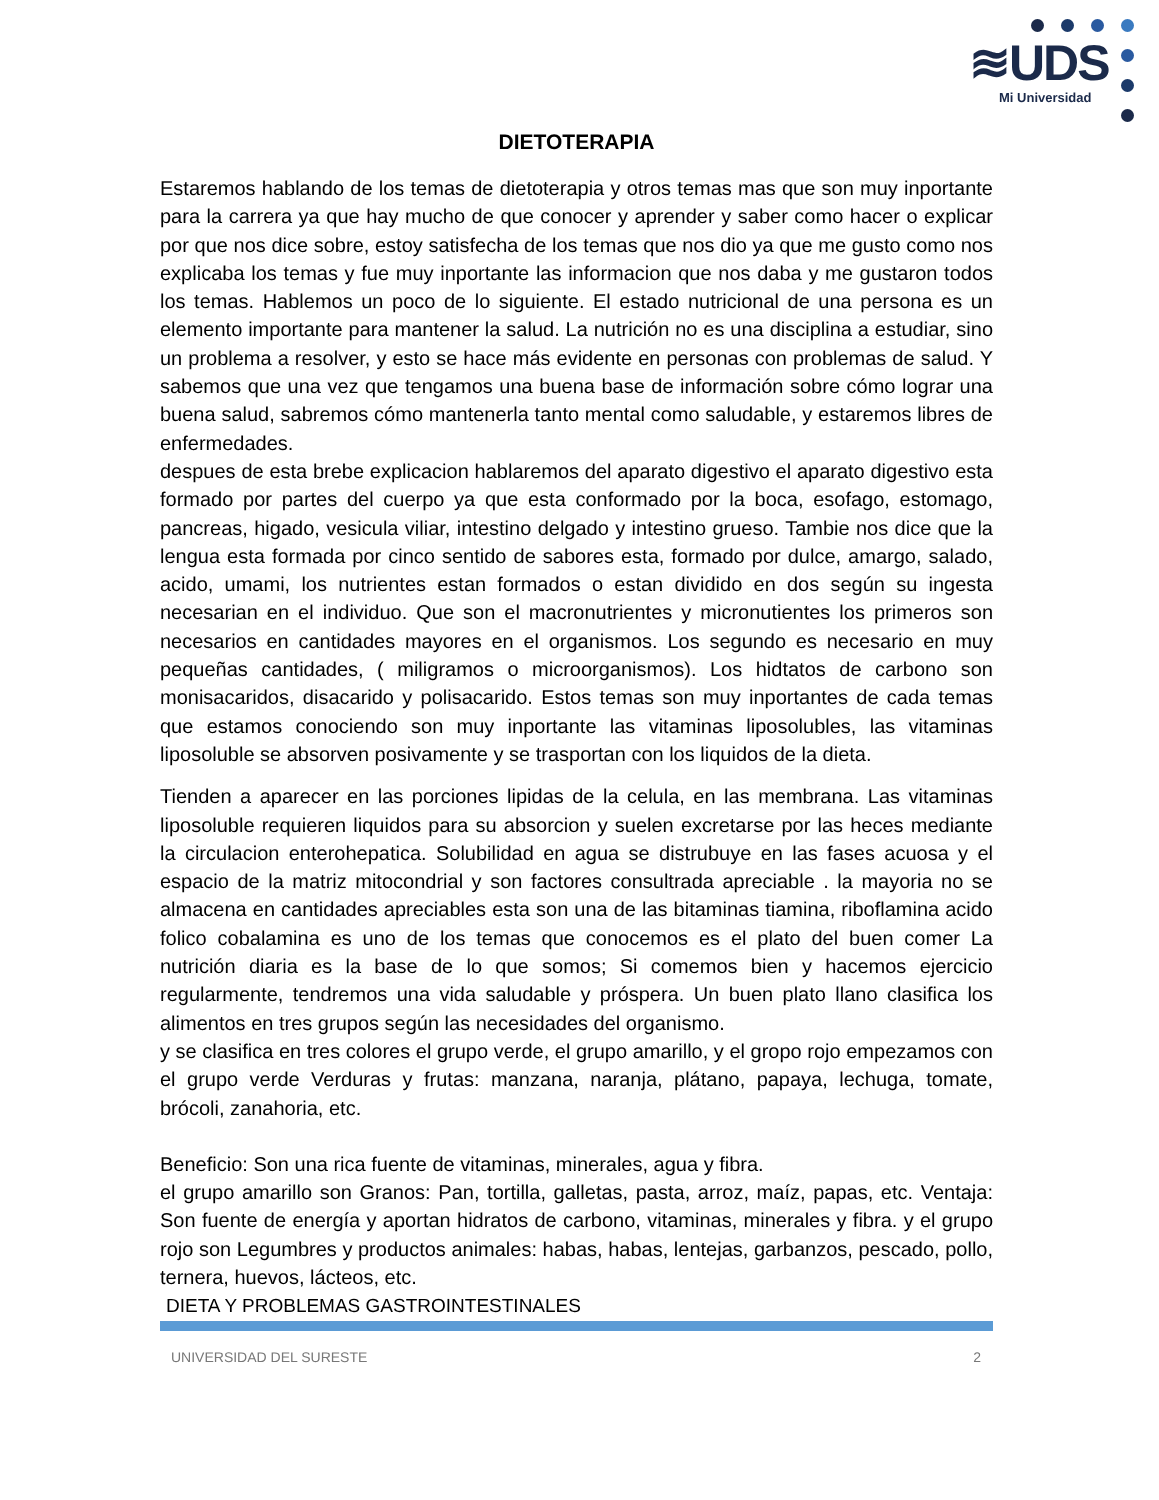≋UDS
Mi Universidad
DIETOTERAPIA
Estaremos hablando de los temas de dietoterapia y otros temas mas que son muy inportante para la carrera ya que hay mucho de que conocer y aprender y saber como hacer o explicar por que nos dice sobre, estoy satisfecha de los temas que nos dio ya que me gusto como nos explicaba los temas y fue muy inportante las informacion que nos daba y me gustaron todos los temas. Hablemos un poco de lo siguiente. El estado nutricional de una persona es un elemento importante para mantener la salud. La nutrición no es una disciplina a estudiar, sino un problema a resolver, y esto se hace más evidente en personas con problemas de salud. Y sabemos que una vez que tengamos una buena base de información sobre cómo lograr una buena salud, sabremos cómo mantenerla tanto mental como saludable, y estaremos libres de enfermedades.
despues de esta brebe explicacion hablaremos del aparato digestivo el aparato digestivo esta formado por partes del cuerpo ya que esta conformado por la boca, esofago, estomago, pancreas, higado, vesicula viliar, intestino delgado y intestino grueso. Tambie nos dice que la lengua esta formada por cinco sentido de sabores esta, formado por dulce, amargo, salado, acido, umami, los nutrientes estan formados o estan dividido en dos según su ingesta necesarian en el individuo. Que son el macronutrientes y micronutientes los primeros son necesarios en cantidades mayores en el organismos. Los segundo es necesario en muy pequeñas cantidades, ( miligramos o microorganismos). Los hidtatos de carbono son monisacaridos, disacarido y polisacarido. Estos temas son muy inportantes de cada temas que estamos conociendo son muy inportante las vitaminas liposolubles, las vitaminas liposoluble se absorven posivamente y se trasportan con los liquidos de la dieta.
Tienden a aparecer en las porciones lipidas de la celula, en las membrana. Las vitaminas liposoluble requieren liquidos para su absorcion y suelen excretarse por las heces mediante la circulacion enterohepatica. Solubilidad en agua se distrubuye en las fases acuosa y el espacio de la matriz mitocondrial y son factores consultrada apreciable . la mayoria no se almacena en cantidades apreciables esta son una de las bitaminas tiamina, riboflamina acido folico cobalamina es uno de los temas que conocemos es el plato del buen comer La nutrición diaria es la base de lo que somos; Si comemos bien y hacemos ejercicio regularmente, tendremos una vida saludable y próspera. Un buen plato llano clasifica los alimentos en tres grupos según las necesidades del organismo.
y se clasifica en tres colores el grupo verde, el grupo amarillo, y el gropo rojo empezamos con el grupo verde Verduras y frutas: manzana, naranja, plátano, papaya, lechuga, tomate, brócoli, zanahoria, etc.
Beneficio: Son una rica fuente de vitaminas, minerales, agua y fibra.
el grupo amarillo son Granos: Pan, tortilla, galletas, pasta, arroz, maíz, papas, etc. Ventaja: Son fuente de energía y aportan hidratos de carbono, vitaminas, minerales y fibra. y el grupo rojo son Legumbres y productos animales: habas, habas, lentejas, garbanzos, pescado, pollo, ternera, huevos, lácteos, etc.
DIETA Y PROBLEMAS GASTROINTESTINALES
UNIVERSIDAD DEL SURESTE 2